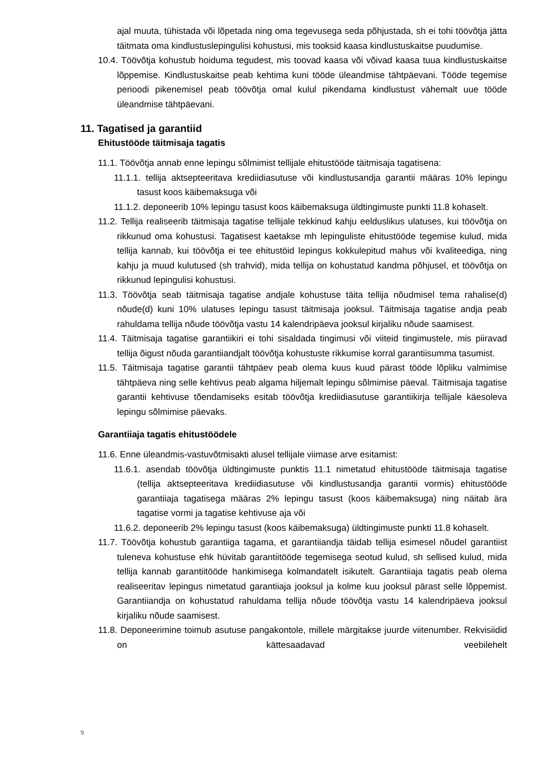ajal muuta, tühistada või lõpetada ning oma tegevusega seda põhjustada, sh ei tohi töövõtja jätta täitmata oma kindlustuslepingulisi kohustusi, mis tooksid kaasa kindlustuskaitse puudumise.
10.4. Töövõtja kohustub hoiduma tegudest, mis toovad kaasa või võivad kaasa tuua kindlustuskaitse lõppemise. Kindlustuskaitse peab kehtima kuni tööde üleandmise tähtpäevani. Tööde tegemise perioodi pikenemisel peab töövõtja omal kulul pikendama kindlustust vähemalt uue tööde üleandmise tähtpäevani.
11. Tagatised ja garantiid
Ehitustööde täitmisaja tagatis
11.1. Töövõtja annab enne lepingu sõlmimist tellijale ehitustööde täitmisaja tagatisena:
11.1.1. tellija aktsepteeritava krediidiasutuse või kindlustusandja garantii määras 10% lepingu tasust koos käibemaksuga või
11.1.2. deponeerib 10% lepingu tasust koos käibemaksuga üldtingimuste punkti 11.8 kohaselt.
11.2. Tellija realiseerib täitmisaja tagatise tellijale tekkinud kahju eelduslikus ulatuses, kui töövõtja on rikkunud oma kohustusi. Tagatisest kaetakse mh lepinguliste ehitustööde tegemise kulud, mida tellija kannab, kui töövõtja ei tee ehitustöid lepingus kokkulepitud mahus või kvaliteediga, ning kahju ja muud kulutused (sh trahvid), mida tellija on kohustatud kandma põhjusel, et töövõtja on rikkunud lepingulisi kohustusi.
11.3. Töövõtja seab täitmisaja tagatise andjale kohustuse täita tellija nõudmisel tema rahalise(d) nõude(d) kuni 10% ulatuses lepingu tasust täitmisaja jooksul. Täitmisaja tagatise andja peab rahuldama tellija nõude töövõtja vastu 14 kalendripäeva jooksul kirjaliku nõude saamisest.
11.4. Täitmisaja tagatise garantiikiri ei tohi sisaldada tingimusi või viiteid tingimustele, mis piiravad tellija õigust nõuda garantiiandjalt töövõtja kohustuste rikkumise korral garantiisumma tasumist.
11.5. Täitmisaja tagatise garantii tähtpäev peab olema kuus kuud pärast tööde lõpliku valmimise tähtpäeva ning selle kehtivus peab algama hiljemalt lepingu sõlmimise päeval. Täitmisaja tagatise garantii kehtivuse tõendamiseks esitab töövõtja krediidiasutuse garantiikirja tellijale käesoleva lepingu sõlmimise päevaks.
Garantiiaja tagatis ehitustöödele
11.6. Enne üleandmis-vastuvõtmisakti alusel tellijale viimase arve esitamist:
11.6.1. asendab töövõtja üldtingimuste punktis 11.1 nimetatud ehitustööde täitmisaja tagatise (tellija aktsepteeritava krediidiasutuse või kindlustusandja garantii vormis) ehitustööde garantiiaja tagatisega määras 2% lepingu tasust (koos käibemaksuga) ning näitab ära tagatise vormi ja tagatise kehtivuse aja või
11.6.2. deponeerib 2% lepingu tasust (koos käibemaksuga) üldtingimuste punkti 11.8 kohaselt.
11.7. Töövõtja kohustub garantiiga tagama, et garantiiandja täidab tellija esimesel nõudel garantiist tuleneva kohustuse ehk hüvitab garantiitööde tegemisega seotud kulud, sh sellised kulud, mida tellija kannab garantiitööde hankimisega kolmandatelt isikutelt. Garantiiaja tagatis peab olema realiseeritav lepingus nimetatud garantiiaja jooksul ja kolme kuu jooksul pärast selle lõppemist. Garantiiandja on kohustatud rahuldama tellija nõude töövõtja vastu 14 kalendripäeva jooksul kirjaliku nõude saamisest.
11.8. Deponeerimine toimub asutuse pangakontole, millele märgitakse juurde viitenumber. Rekvisiidid on kättesaadavad veebilehelt
9